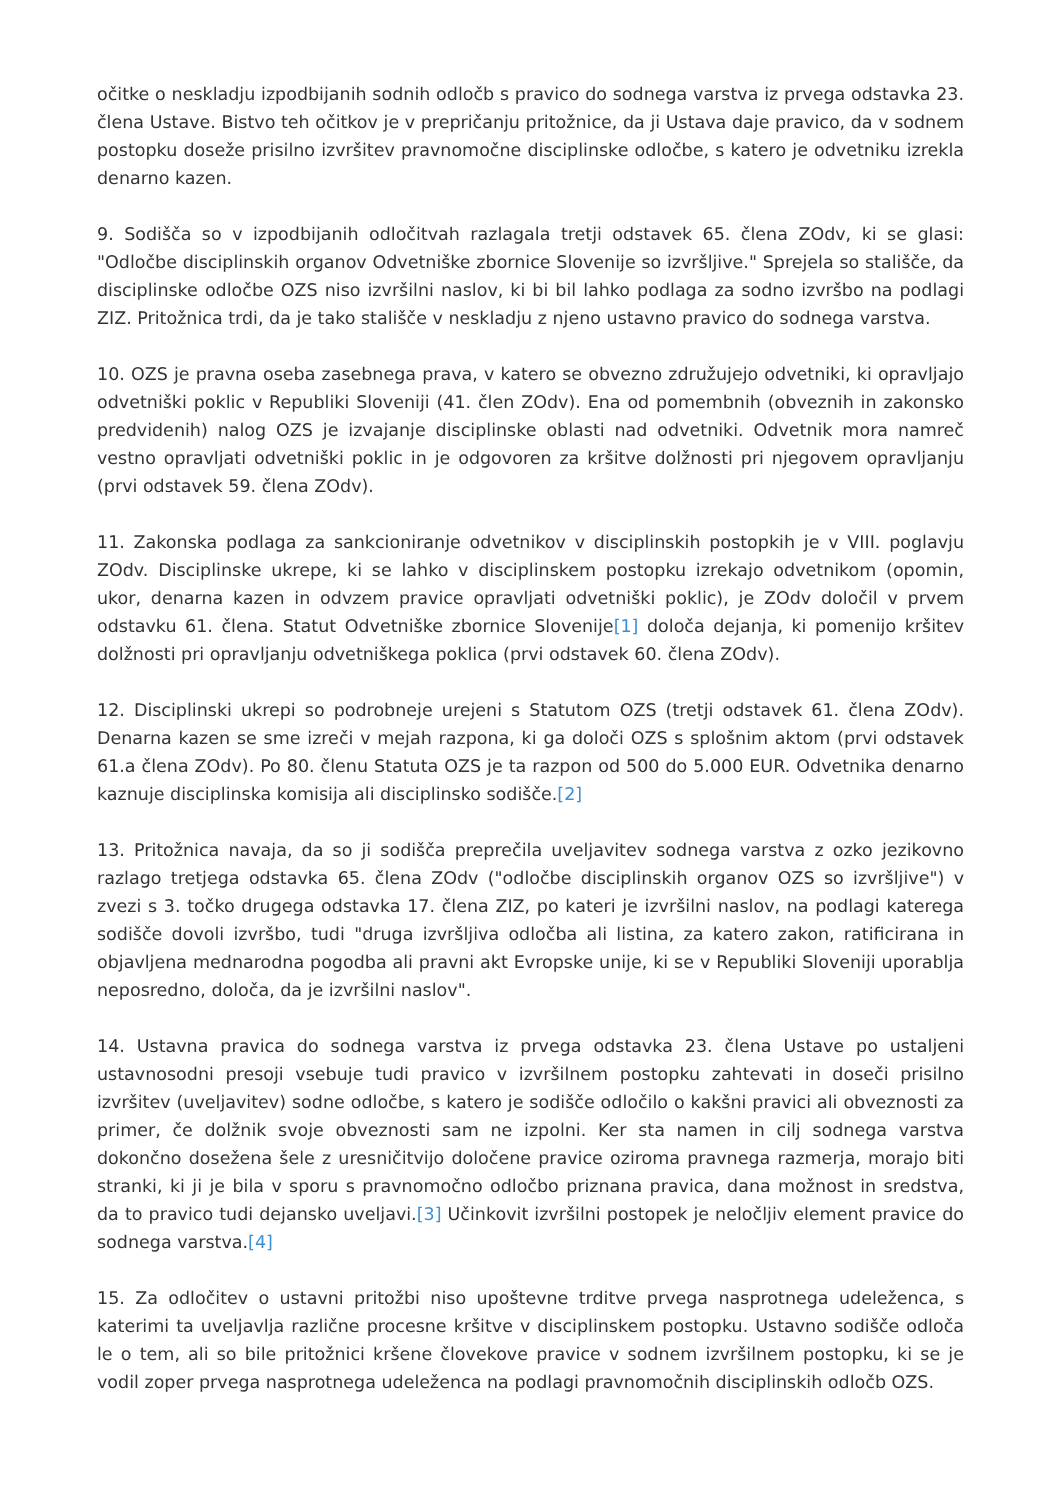očitke o neskladju izpodbijanih sodnih odločb s pravico do sodnega varstva iz prvega odstavka 23. člena Ustave. Bistvo teh očitkov je v prepričanju pritožnice, da ji Ustava daje pravico, da v sodnem postopku doseže prisilno izvršitev pravnomočne disciplinske odločbe, s katero je odvetniku izrekla denarno kazen.
9. Sodišča so v izpodbijanih odločitvah razlagala tretji odstavek 65. člena ZOdv, ki se glasi: "Odločbe disciplinskih organov Odvetniške zbornice Slovenije so izvršljive." Sprejela so stališče, da disciplinske odločbe OZS niso izvršilni naslov, ki bi bil lahko podlaga za sodno izvršbo na podlagi ZIZ. Pritožnica trdi, da je tako stališče v neskladju z njeno ustavno pravico do sodnega varstva.
10. OZS je pravna oseba zasebnega prava, v katero se obvezno združujejo odvetniki, ki opravljajo odvetniški poklic v Republiki Sloveniji (41. člen ZOdv). Ena od pomembnih (obveznih in zakonsko predvidenih) nalog OZS je izvajanje disciplinske oblasti nad odvetniki. Odvetnik mora namreč vestno opravljati odvetniški poklic in je odgovoren za kršitve dolžnosti pri njegovem opravljanju (prvi odstavek 59. člena ZOdv).
11. Zakonska podlaga za sankcioniranje odvetnikov v disciplinskih postopkih je v VIII. poglavju ZOdv. Disciplinske ukrepe, ki se lahko v disciplinskem postopku izrekajo odvetnikom (opomin, ukor, denarna kazen in odvzem pravice opravljati odvetniški poklic), je ZOdv določil v prvem odstavku 61. člena. Statut Odvetniške zbornice Slovenije[1] določa dejanja, ki pomenijo kršitev dolžnosti pri opravljanju odvetniškega poklica (prvi odstavek 60. člena ZOdv).
12. Disciplinski ukrepi so podrobneje urejeni s Statutom OZS (tretji odstavek 61. člena ZOdv). Denarna kazen se sme izreči v mejah razpona, ki ga določi OZS s splošnim aktom (prvi odstavek 61.a člena ZOdv). Po 80. členu Statuta OZS je ta razpon od 500 do 5.000 EUR. Odvetnika denarno kaznuje disciplinska komisija ali disciplinsko sodišče.[2]
13. Pritožnica navaja, da so ji sodišča preprečila uveljavitev sodnega varstva z ozko jezikovno razlago tretjega odstavka 65. člena ZOdv ("odločbe disciplinskih organov OZS so izvršljive") v zvezi s 3. točko drugega odstavka 17. člena ZIZ, po kateri je izvršilni naslov, na podlagi katerega sodišče dovoli izvršbo, tudi "druga izvršljiva odločba ali listina, za katero zakon, ratificirana in objavljena mednarodna pogodba ali pravni akt Evropske unije, ki se v Republiki Sloveniji uporablja neposredno, določa, da je izvršilni naslov".
14. Ustavna pravica do sodnega varstva iz prvega odstavka 23. člena Ustave po ustaljeni ustavnosodni presoji vsebuje tudi pravico v izvršilnem postopku zahtevati in doseči prisilno izvršitev (uveljavitev) sodne odločbe, s katero je sodišče odločilo o kakšni pravici ali obveznosti za primer, če dolžnik svoje obveznosti sam ne izpolni. Ker sta namen in cilj sodnega varstva dokončno dosežena šele z uresničitvijo določene pravice oziroma pravnega razmerja, morajo biti stranki, ki ji je bila v sporu s pravnomočno odločbo priznana pravica, dana možnost in sredstva, da to pravico tudi dejansko uveljavi.[3] Učinkovit izvršilni postopek je neločljiv element pravice do sodnega varstva.[4]
15. Za odločitev o ustavni pritožbi niso upoštevne trditve prvega nasprotnega udeleženca, s katerimi ta uveljavlja različne procesne kršitve v disciplinskem postopku. Ustavno sodišče odloča le o tem, ali so bile pritožnici kršene človekove pravice v sodnem izvršilnem postopku, ki se je vodil zoper prvega nasprotnega udeleženca na podlagi pravnomočnih disciplinskih odločb OZS.